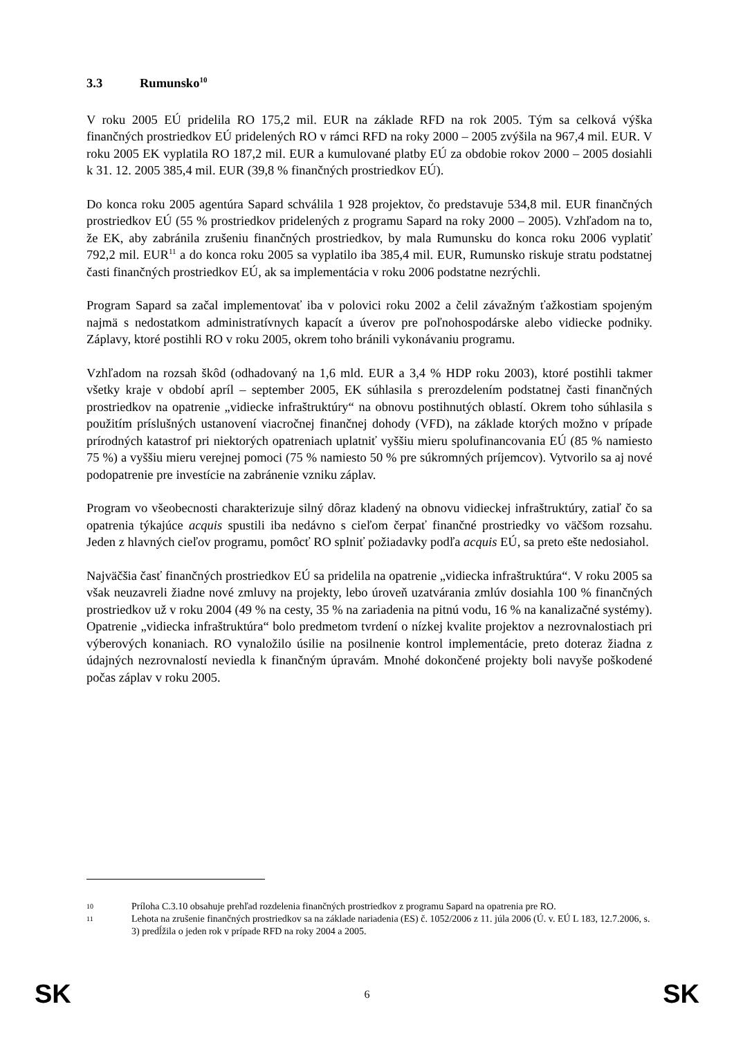3.3 Rumunsko<sup>10</sup>
V roku 2005 EÚ pridelila RO 175,2 mil. EUR na základe RFD na rok 2005. Tým sa celková výška finančných prostriedkov EÚ pridelených RO v rámci RFD na roky 2000 – 2005 zvýšila na 967,4 mil. EUR. V roku 2005 EK vyplatila RO 187,2 mil. EUR a kumulované platby EÚ za obdobie rokov 2000 – 2005 dosiahli k 31. 12. 2005 385,4 mil. EUR (39,8 % finančných prostriedkov EÚ).
Do konca roku 2005 agentúra Sapard schválila 1 928 projektov, čo predstavuje 534,8 mil. EUR finančných prostriedkov EÚ (55 % prostriedkov pridelených z programu Sapard na roky 2000 – 2005). Vzhľadom na to, že EK, aby zabránila zrušeniu finančných prostriedkov, by mala Rumunsku do konca roku 2006 vyplatiť 792,2 mil. EUR<sup>11</sup> a do konca roku 2005 sa vyplatilo iba 385,4 mil. EUR, Rumunsko riskuje stratu podstatnej časti finančných prostriedkov EÚ, ak sa implementácia v roku 2006 podstatne nezrýchli.
Program Sapard sa začal implementovať iba v polovici roku 2002 a čelil závažným ťažkostiam spojeným najmä s nedostatkom administratívnych kapacít a úverov pre poľnohospodárske alebo vidiecke podniky. Záplavy, ktoré postihli RO v roku 2005, okrem toho bránili vykonávaniu programu.
Vzhľadom na rozsah škôd (odhadovaný na 1,6 mld. EUR a 3,4 % HDP roku 2003), ktoré postihli takmer všetky kraje v období apríl – september 2005, EK súhlasila s prerozdelením podstatnej časti finančných prostriedkov na opatrenie „vidiecke infraštruktúry“ na obnovu postihnutých oblastí. Okrem toho súhlasila s použitím príslušných ustanovení viacročnej finančnej dohody (VFD), na základe ktorých možno v prípade prírodných katastrof pri niektorých opatreniach uplatniť vyššiu mieru spolufinancovania EÚ (85 % namiesto 75 %) a vyššiu mieru verejnej pomoci (75 % namiesto 50 % pre súkromných príjemcov). Vytvorilo sa aj nové podopatrenie pre investície na zabránenie vzniku záplav.
Program vo všeobecnosti charakterizuje silný dôraz kladený na obnovu vidieckej infraštruktúry, zatiaľ čo sa opatrenia týkajúce acquis spustili iba nedávno s cieľom čerpať finančné prostriedky vo väčšom rozsahu. Jeden z hlavných cieľov programu, pomôcť RO splniť požiadavky podľa acquis EÚ, sa preto ešte nedosiahol.
Najväčšia časť finančných prostriedkov EÚ sa pridelila na opatrenie „vidiecka infraštruktúra“. V roku 2005 sa však neuzavreli žiadne nové zmluvy na projekty, lebo úroveň uzatvárania zmlúv dosiahla 100 % finančných prostriedkov už v roku 2004 (49 % na cesty, 35 % na zariadenia na pitnú vodu, 16 % na kanalizačné systémy). Opatrenie „vidiecka infraštruktúra“ bolo predmetom tvrdení o nízkej kvalite projektov a nezrovnalostiach pri výberových konaniach. RO vynaložilo úsilie na posilnenie kontrol implementácie, preto doteraz žiadna z údajných nezrovnalostí neviedla k finančným úpravám. Mnohé dokončené projekty boli navyše poškodené počas záplav v roku 2005.
10
Príloha C.3.10 obsahuje prehľad rozdelenia finančných prostriedkov z programu Sapard na opatrenia pre RO.
11
Lehota na zrušenie finančných prostriedkov sa na základe nariadenia (ES) č. 1052/2006 z 11. júla 2006 (Ú. v. EÚ L 183, 12.7.2006, s. 3) predĺžila o jeden rok v prípade RFD na roky 2004 a 2005.
SK 6 SK